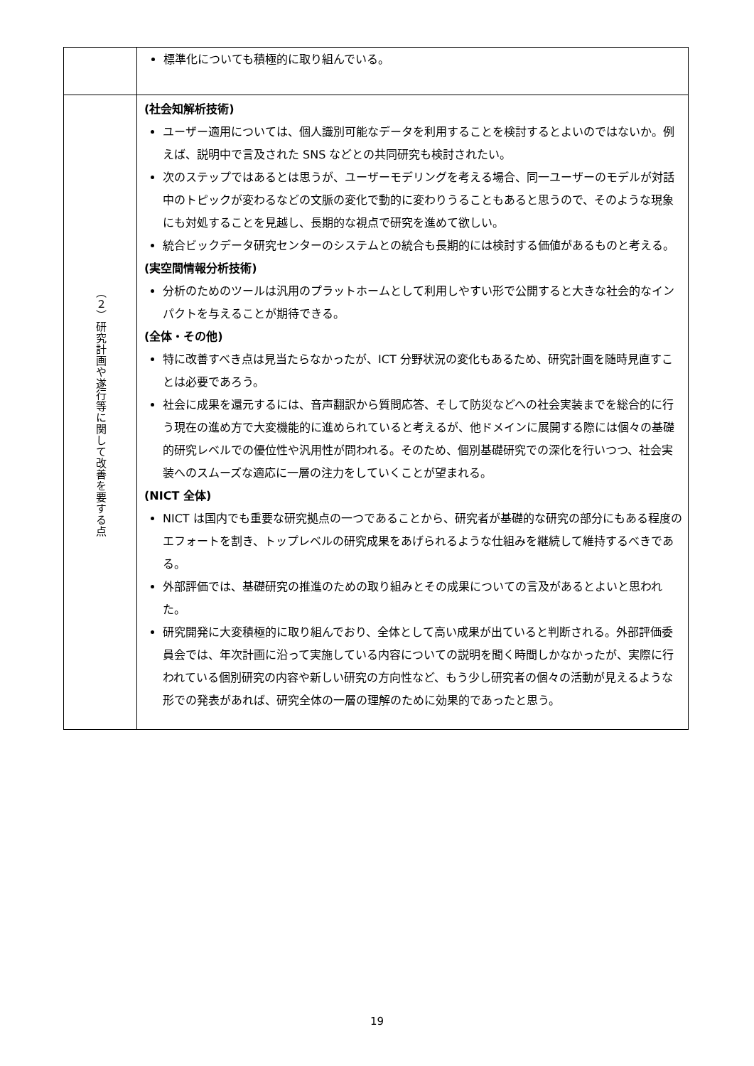| | 標準化についても積極的に取り組んでいる。 |
| （２）研究計画や遂行等に関して改善を要する点 | (社会知解析技術) ユーザー適用については、個人識別可能なデータを利用することを検討するとよいのではないか。例えば、説明中で言及された SNS などとの共同研究も検討されたい。 次のステップではあるとは思うが、ユーザーモデリングを考える場合、同一ユーザーのモデルが対話中のトピックが変わるなどの文脈の変化で動的に変わりうることもあると思うので、そのような現象にも対処することを見越し、長期的な視点で研究を進めて欲しい。 統合ビックデータ研究センターのシステムとの統合も長期的には検討する価値があるものと考える。 (実空間情報分析技術) 分析のためのツールは汎用のプラットホームとして利用しやすい形で公開すると大きな社会的なインパクトを与えることが期待できる。 (全体・その他) 特に改善すべき点は見当たらなかったが、ICT 分野状況の変化もあるため、研究計画を随時見直すことは必要であろう。 社会に成果を還元するには、音声翻訳から質問応答、そして防災などへの社会実装までを総合的に行う現在の進め方で大変機能的に進められていると考えるが、他ドメインに展開する際には個々の基礎的研究レベルでの優位性や汎用性が問われる。そのため、個別基礎研究での深化を行いつつ、社会実装へのスムーズな適応に一層の注力をしていくことが望まれる。 (NICT 全体) NICT は国内でも重要な研究拠点の一つであることから、研究者が基礎的な研究の部分にもある程度のエフォートを割き、トップレベルの研究成果をあげられるような仕組みを継続して維持するべきである。 外部評価では、基礎研究の推進のための取り組みとその成果についての言及があるとよいと思われた。 研究開発に大変積極的に取り組んでおり、全体として高い成果が出ていると判断される。外部評価委員会では、年次計画に沿って実施している内容についての説明を聞く時間しかなかったが、実際に行われている個別研究の内容や新しい研究の方向性など、もう少し研究者の個々の活動が見えるような形での発表があれば、研究全体の一層の理解のために効果的であったと思う。 |
19